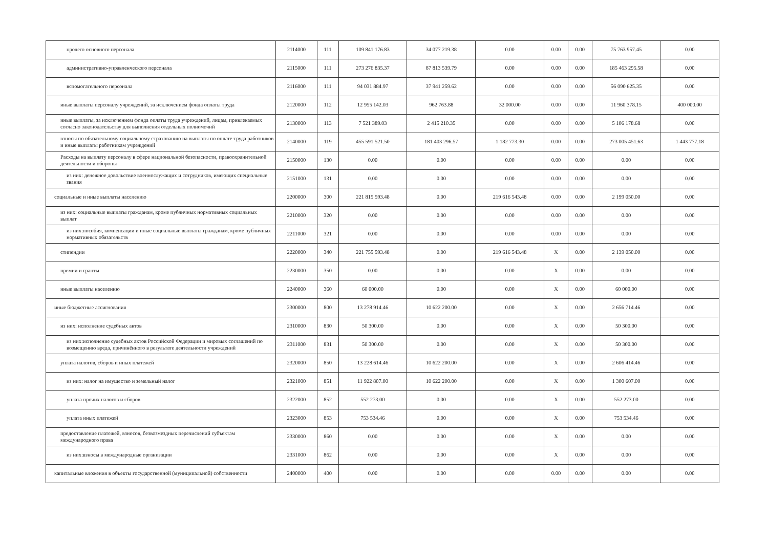| прочего основного персонала | 2114000 | 111 | 109 841 176.83 | 34 077 219.38 | 0.00 | 0.00 | 0.00 | 75 763 957.45 | 0.00 |
| административно-управленческого персонала | 2115000 | 111 | 273 276 835.37 | 87 813 539.79 | 0.00 | 0.00 | 0.00 | 185 463 295.58 | 0.00 |
| вспомогательного персонала | 2116000 | 111 | 94 031 884.97 | 37 941 259.62 | 0.00 | 0.00 | 0.00 | 56 090 625.35 | 0.00 |
| иные выплаты персоналу учреждений, за исключением фонда оплаты труда | 2120000 | 112 | 12 955 142.03 | 962 763.88 | 32 000.00 | 0.00 | 0.00 | 11 960 378.15 | 400 000.00 |
| иные выплаты, за исключением фонда оплаты труда учреждений, лицам, привлекаемых согласно законодательству для выполнения отдельных полномочий | 2130000 | 113 | 7 521 389.03 | 2 415 210.35 | 0.00 | 0.00 | 0.00 | 5 106 178.68 | 0.00 |
| взносы по обязательному социальному страхованию на выплаты по оплате труда работников и иные выплаты работникам учреждений | 2140000 | 119 | 455 591 521.50 | 181 403 296.57 | 1 182 773.30 | 0.00 | 0.00 | 273 005 451.63 | 1 443 777.18 |
| Расходы на выплату персоналу в сфере национальной безопасности, правоохранительной деятельности и обороны | 2150000 | 130 | 0.00 | 0.00 | 0.00 | 0.00 | 0.00 | 0.00 | 0.00 |
| из них: денежное довольствие военнослужащих и сотрудников, имеющих специальные звания | 2151000 | 131 | 0.00 | 0.00 | 0.00 | 0.00 | 0.00 | 0.00 | 0.00 |
| социальные и иные выплаты населению | 2200000 | 300 | 221 815 593.48 | 0.00 | 219 616 543.48 | 0.00 | 0.00 | 2 199 050.00 | 0.00 |
| из них: социальные выплаты гражданам, кроме публичных нормативных социальных выплат | 2210000 | 320 | 0.00 | 0.00 | 0.00 | 0.00 | 0.00 | 0.00 | 0.00 |
| из них:пособия, компенсации и иные социальные выплаты гражданам, кроме публичных нормативных обязательств | 2211000 | 321 | 0.00 | 0.00 | 0.00 | 0.00 | 0.00 | 0.00 | 0.00 |
| стипендии | 2220000 | 340 | 221 755 593.48 | 0.00 | 219 616 543.48 | X | 0.00 | 2 139 050.00 | 0.00 |
| премии и гранты | 2230000 | 350 | 0.00 | 0.00 | 0.00 | X | 0.00 | 0.00 | 0.00 |
| иные выплаты населению | 2240000 | 360 | 60 000.00 | 0.00 | 0.00 | X | 0.00 | 60 000.00 | 0.00 |
| иные бюджетные ассигнования | 2300000 | 800 | 13 278 914.46 | 10 622 200.00 | 0.00 | X | 0.00 | 2 656 714.46 | 0.00 |
| из них: исполнение судебных актов | 2310000 | 830 | 50 300.00 | 0.00 | 0.00 | X | 0.00 | 50 300.00 | 0.00 |
| из них:исполнение судебных актов Российской Федерации и мировых соглашений по возмещению вреда, причинённого в результате деятельности учреждений | 2311000 | 831 | 50 300.00 | 0.00 | 0.00 | X | 0.00 | 50 300.00 | 0.00 |
| уплата налогов, сборов и иных платежей | 2320000 | 850 | 13 228 614.46 | 10 622 200.00 | 0.00 | X | 0.00 | 2 606 414.46 | 0.00 |
| из них: налог на имущество и земельный налог | 2321000 | 851 | 11 922 807.00 | 10 622 200.00 | 0.00 | X | 0.00 | 1 300 607.00 | 0.00 |
| уплата прочих налогов и сборов | 2322000 | 852 | 552 273.00 | 0.00 | 0.00 | X | 0.00 | 552 273.00 | 0.00 |
| уплата иных платежей | 2323000 | 853 | 753 534.46 | 0.00 | 0.00 | X | 0.00 | 753 534.46 | 0.00 |
| предоставление платежей, взносов, безвозмездных перечислений субъектам международного права | 2330000 | 860 | 0.00 | 0.00 | 0.00 | X | 0.00 | 0.00 | 0.00 |
| из них:взносы в международные организации | 2331000 | 862 | 0.00 | 0.00 | 0.00 | X | 0.00 | 0.00 | 0.00 |
| капитальные вложения в объекты государственной (муниципальной) собственности | 2400000 | 400 | 0.00 | 0.00 | 0.00 | 0.00 | 0.00 | 0.00 | 0.00 |